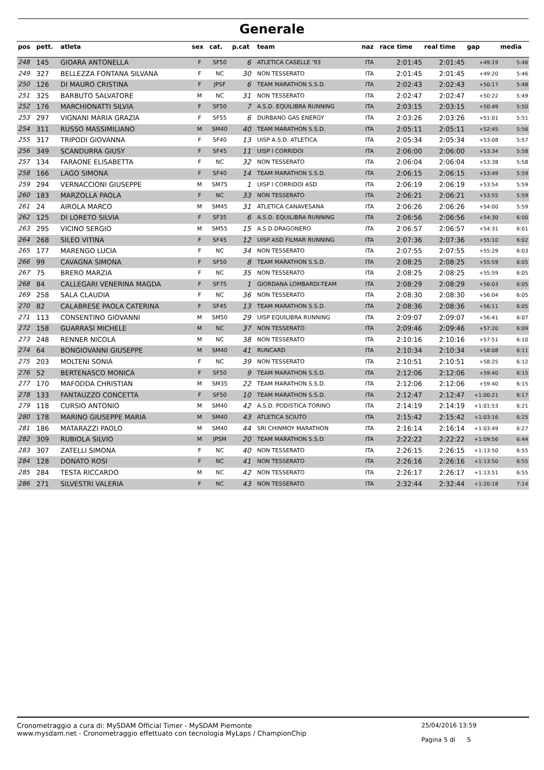Generale
| pos | pett. | atleta | sex | cat. | p.cat | team | naz | race time | real time | gap | media |
| --- | --- | --- | --- | --- | --- | --- | --- | --- | --- | --- | --- |
| 248 | 145 | GIOARA ANTONELLA | F | SF50 | 6 | ATLETICA CASELLE '93 | ITA | 2:01:45 | 2:01:45 | +49:19 | 5:46 |
| 249 | 327 | BELLEZZA FONTANA SILVANA | F | NC | 30 | NON TESSERATO | ITA | 2:01:45 | 2:01:45 | +49:20 | 5:46 |
| 250 | 126 | DI MAURO CRISTINA | F | JPSF | 6 | TEAM MARATHON S.S.D. | ITA | 2:02:43 | 2:02:43 | +50:17 | 5:48 |
| 251 | 325 | BARBUTO SALVATORE | M | NC | 31 | NON TESSERATO | ITA | 2:02:47 | 2:02:47 | +50:22 | 5:49 |
| 252 | 176 | MARCHIONATTI SILVIA | F | SF50 | 7 | A.S.D. EQUILIBRA RUNNING | ITA | 2:03:15 | 2:03:15 | +50:49 | 5:50 |
| 253 | 297 | VIGNANI MARIA GRAZIA | F | SF55 | 6 | DURBANO GAS ENERGY | ITA | 2:03:26 | 2:03:26 | +51:01 | 5:51 |
| 254 | 311 | RUSSO MASSIMILIANO | M | SM40 | 40 | TEAM MARATHON S.S.D. | ITA | 2:05:11 | 2:05:11 | +52:45 | 5:56 |
| 255 | 317 | TRIPODI GIOVANNA | F | SF40 | 13 | UISP A.S.D. ATLETICA | ITA | 2:05:34 | 2:05:34 | +53:08 | 5:57 |
| 256 | 349 | SCANDURRA GIUSY | F | SF45 | 11 | UISP I CORRIDOI | ITA | 2:06:00 | 2:06:00 | +53:34 | 5:58 |
| 257 | 134 | FARAONE ELISABETTA | F | NC | 32 | NON TESSERATO | ITA | 2:06:04 | 2:06:04 | +53:38 | 5:58 |
| 258 | 166 | LAGO SIMONA | F | SF40 | 14 | TEAM MARATHON S.S.D. | ITA | 2:06:15 | 2:06:15 | +53:49 | 5:59 |
| 259 | 294 | VERNACCIONI GIUSEPPE | M | SM75 | 1 | UISP I CORRIDOI ASD | ITA | 2:06:19 | 2:06:19 | +53:54 | 5:59 |
| 260 | 183 | MARZOLLA PAOLA | F | NC | 33 | NON TESSERATO | ITA | 2:06:21 | 2:06:21 | +53:55 | 5:59 |
| 261 | 24 | AIROLA MARCO | M | SM45 | 31 | ATLETICA CANAVESANA | ITA | 2:06:26 | 2:06:26 | +54:00 | 5:59 |
| 262 | 125 | DI LORETO SILVIA | F | SF35 | 6 | A.S.D. EQUILIBRA RUNNING | ITA | 2:06:56 | 2:06:56 | +54:30 | 6:00 |
| 263 | 295 | VICINO SERGIO | M | SM55 | 15 | A.S.D.DRAGONERO | ITA | 2:06:57 | 2:06:57 | +54:31 | 6:01 |
| 264 | 268 | SILEO VITINA | F | SF45 | 12 | UISP ASD FILMAR RUNNING | ITA | 2:07:36 | 2:07:36 | +55:10 | 6:02 |
| 265 | 177 | MARENGO LUCIA | F | NC | 34 | NON TESSERATO | ITA | 2:07:55 | 2:07:55 | +55:29 | 6:03 |
| 266 | 99 | CAVAGNA SIMONA | F | SF50 | 8 | TEAM MARATHON S.S.D. | ITA | 2:08:25 | 2:08:25 | +55:59 | 6:05 |
| 267 | 75 | BRERO MARZIA | F | NC | 35 | NON TESSERATO | ITA | 2:08:25 | 2:08:25 | +55:59 | 6:05 |
| 268 | 84 | CALLEGARI VENERINA MAGDA | F | SF75 | 1 | GIORDANA LOMBARDI-TEAM | ITA | 2:08:29 | 2:08:29 | +56:03 | 6:05 |
| 269 | 258 | SALA CLAUDIA | F | NC | 36 | NON TESSERATO | ITA | 2:08:30 | 2:08:30 | +56:04 | 6:05 |
| 270 | 82 | CALABRESE PAOLA CATERINA | F | SF45 | 13 | TEAM MARATHON S.S.D. | ITA | 2:08:36 | 2:08:36 | +56:11 | 6:05 |
| 271 | 113 | CONSENTINO GIOVANNI | M | SM50 | 29 | UISP EQUILIBRA RUNNING | ITA | 2:09:07 | 2:09:07 | +56:41 | 6:07 |
| 272 | 158 | GUARRASI MICHELE | M | NC | 37 | NON TESSERATO | ITA | 2:09:46 | 2:09:46 | +57:20 | 6:09 |
| 273 | 248 | RENNER NICOLA | M | NC | 38 | NON TESSERATO | ITA | 2:10:16 | 2:10:16 | +57:51 | 6:10 |
| 274 | 64 | BONGIOVANNI GIUSEPPE | M | SM40 | 41 | RUNCARD | ITA | 2:10:34 | 2:10:34 | +58:08 | 6:11 |
| 275 | 203 | MOLTENI SONIA | F | NC | 39 | NON TESSERATO | ITA | 2:10:51 | 2:10:51 | +58:25 | 6:12 |
| 276 | 52 | BERTENASCO MONICA | F | SF50 | 9 | TEAM MARATHON S.S.D. | ITA | 2:12:06 | 2:12:06 | +59:40 | 6:15 |
| 277 | 170 | MAFODDA CHRISTIAN | M | SM35 | 22 | TEAM MARATHON S.S.D. | ITA | 2:12:06 | 2:12:06 | +59:40 | 6:15 |
| 278 | 133 | FANTAUZZO CONCETTA | F | SF50 | 10 | TEAM MARATHON S.S.D. | ITA | 2:12:47 | 2:12:47 | +1:00:21 | 6:17 |
| 279 | 118 | CURSIO ANTONIO | M | SM40 | 42 | A.S.D. PODISTICA TORINO | ITA | 2:14:19 | 2:14:19 | +1:01:53 | 6:21 |
| 280 | 178 | MARINO GIUSEPPE MARIA | M | SM40 | 43 | ATLETICA SCIUTO | ITA | 2:15:42 | 2:15:42 | +1:03:16 | 6:25 |
| 281 | 186 | MATARAZZI PAOLO | M | SM40 | 44 | SRI CHINMOY MARATHON | ITA | 2:16:14 | 2:16:14 | +1:03:49 | 6:27 |
| 282 | 309 | RUBIOLA SILVIO | M | JPSM | 20 | TEAM MARATHON S.S.D. | ITA | 2:22:22 | 2:22:22 | +1:09:56 | 6:44 |
| 283 | 307 | ZATELLI SIMONA | F | NC | 40 | NON TESSERATO | ITA | 2:26:15 | 2:26:15 | +1:13:50 | 6:55 |
| 284 | 128 | DONATO ROSI | F | NC | 41 | NON TESSERATO | ITA | 2:26:16 | 2:26:16 | +1:13:50 | 6:55 |
| 285 | 284 | TESTA RICCARDO | M | NC | 42 | NON TESSERATO | ITA | 2:26:17 | 2:26:17 | +1:13:51 | 6:55 |
| 286 | 271 | SILVESTRI VALERIA | F | NC | 43 | NON TESSERATO | ITA | 2:32:44 | 2:32:44 | +1:20:18 | 7:14 |
Cronometraggio a cura di: MySDAM Official Timer - MySDAM Piemonte
www.mysdam.net - Cronometraggio effettuato con tecnologia MyLaps / ChampionChip
25/04/2016 13:59
Pagina 5 di 5